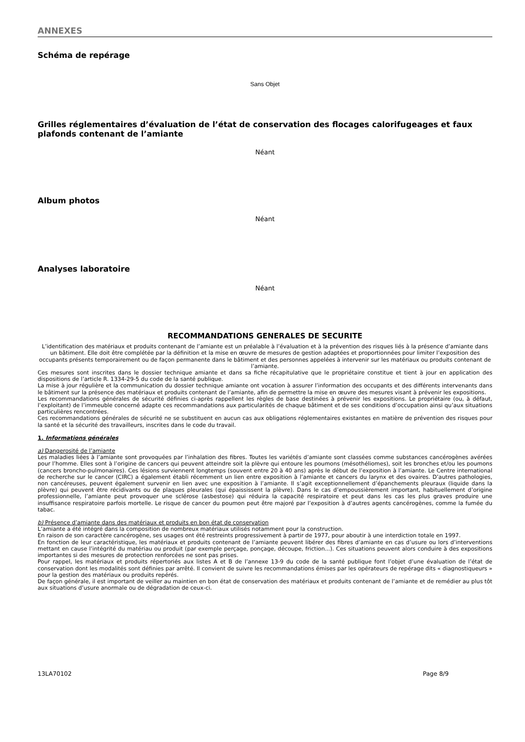ANNEXES
Schéma de repérage
Sans Objet
Grilles réglementaires d’évaluation de l’état de conservation des flocages calorifugeages et faux plafonds contenant de l’amiante
Néant
Album photos
Néant
Analyses laboratoire
Néant
RECOMMANDATIONS GENERALES DE SECURITE
L’identification des matériaux et produits contenant de l’amiante est un préalable à l’évaluation et à la prévention des risques liés à la présence d’amiante dans un bâtiment. Elle doit être complétée par la définition et la mise en œuvre de mesures de gestion adaptées et proportionnées pour limiter l’exposition des occupants présents temporairement ou de façon permanente dans le bâtiment et des personnes appelées à intervenir sur les matériaux ou produits contenant de l’amiante.
Ces mesures sont inscrites dans le dossier technique amiante et dans sa fiche récapitulative que le propriétaire constitue et tient à jour en application des dispositions de l’article R. 1334-29-5 du code de la santé publique.
La mise à jour régulière et la communication du dossier technique amiante ont vocation à assurer l’information des occupants et des différents intervenants dans le bâtiment sur la présence des matériaux et produits contenant de l’amiante, afin de permettre la mise en œuvre des mesures visant à prévenir les expositions.
Les recommandations générales de sécurité définies ci-après rappellent les règles de base destinées à prévenir les expositions. Le propriétaire (ou, à défaut, l’exploitant) de l’immeuble concerné adapte ces recommandations aux particularités de chaque bâtiment et de ses conditions d’occupation ainsi qu’aux situations particulières rencontrées.
Ces recommandations générales de sécurité ne se substituent en aucun cas aux obligations réglementaires existantes en matière de prévention des risques pour la santé et la sécurité des travailleurs, inscrites dans le code du travail.
1. Informations générales
a) Dangerosité de l’amiante
Les maladies liées à l’amiante sont provoquées par l’inhalation des fibres. Toutes les variétés d’amiante sont classées comme substances cancérogènes avérées pour l’homme. Elles sont à l’origine de cancers qui peuvent atteindre soit la plèvre qui entoure les poumons (mésothéliomes), soit les bronches et/ou les poumons (cancers broncho-pulmonaires). Ces lésions surviennent longtemps (souvent entre 20 à 40 ans) après le début de l’exposition à l’amiante. Le Centre international de recherche sur le cancer (CIRC) a également établi récemment un lien entre exposition à l’amiante et cancers du larynx et des ovaires. D’autres pathologies, non cancéreuses, peuvent également survenir en lien avec une exposition à l’amiante. Il s’agit exceptionnellement d’épanchements pleuraux (liquide dans la plèvre) qui peuvent être récidivants ou de plaques pleurales (qui épaississent la plèvre). Dans le cas d’empoussièrement important, habituellement d’origine professionnelle, l’amiante peut provoquer une sclérose (asbestose) qui réduira la capacité respiratoire et peut dans les cas les plus graves produire une insuffisance respiratoire parfois mortelle. Le risque de cancer du poumon peut être majoré par l’exposition à d’autres agents cancérogènes, comme la fumée du tabac.
b) Présence d’amiante dans des matériaux et produits en bon état de conservation
L’amiante a été intégré dans la composition de nombreux matériaux utilisés notamment pour la construction.
En raison de son caractère cancérogène, ses usages ont été restreints progressivement à partir de 1977, pour aboutir à une interdiction totale en 1997.
En fonction de leur caractéristique, les matériaux et produits contenant de l’amiante peuvent libérer des fibres d’amiante en cas d’usure ou lors d’interventions mettant en cause l’intégrité du matériau ou produit (par exemple perçage, ponçage, découpe, friction...). Ces situations peuvent alors conduire à des expositions importantes si des mesures de protection renforcées ne sont pas prises.
Pour rappel, les matériaux et produits répertoriés aux listes A et B de l’annexe 13-9 du code de la santé publique font l’objet d’une évaluation de l’état de conservation dont les modalités sont définies par arrêté. Il convient de suivre les recommandations émises par les opérateurs de repérage dits « diagnostiqueurs » pour la gestion des matériaux ou produits repérés.
De façon générale, il est important de veiller au maintien en bon état de conservation des matériaux et produits contenant de l’amiante et de remédier au plus tôt aux situations d’usure anormale ou de dégradation de ceux-ci.
13LA70102 Page 8/9